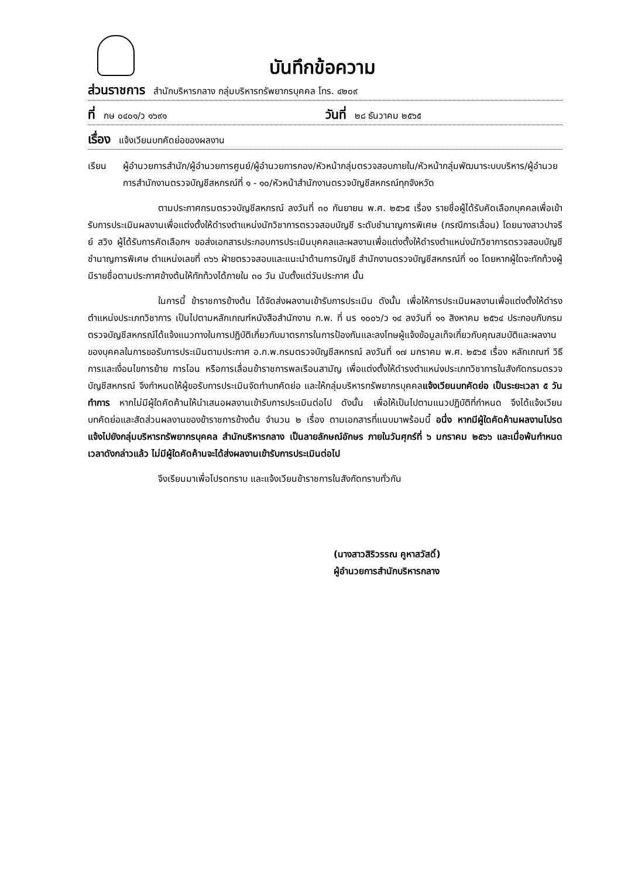บันทึกข้อความ
ส่วนราชการ สำนักบริหารกลาง กลุ่มบริหารทรัพยากรบุคคล โทร. ๔๒๐๙
ที่ กษ ๐๔๐๑/ว ๑๖๙๑
วันที่ ๒๘ ธันวาคม ๒๕๖๕
เรื่อง แจ้งเวียนบทคัดย่อของผลงาน
เรียน ผู้อำนวยการสำนัก/ผู้อำนวยการศูนย์/ผู้อำนวยการกอง/หัวหน้ากลุ่มตรวจสอบภายใน/หัวหน้ากลุ่มพัฒนาระบบบริหาร/ผู้อำนวยการสำนักงานตรวจบัญชีสหกรณ์ที่ ๑ - ๑๐/หัวหน้าสำนักงานตรวจบัญชีสหกรณ์ทุกจังหวัด
ตามประกาศกรมตรวจบัญชีสหกรณ์ ลงวันที่ ๓๐ กันยายน พ.ศ. ๒๕๖๕ เรื่อง รายชื่อผู้ได้รับคัดเลือกบุคคลเพื่อเข้ารับการประเมินผลงานเพื่อแต่งตั้งให้ดำรงตำแหน่งนักวิชาการตรวจสอบบัญชี ระดับชำนาญการพิเศษ (กรณีการเลื่อน) โดยนางสาวปาจรีย์ สวิง ผู้ได้รับการคัดเลือกฯ ขอส่งเอกสารประกอบการประเมินบุคคลและผลงานเพื่อแต่งตั้งให้ดำรงตำแหน่งนักวิชาการตรวจสอบบัญชีชำนาญการพิเศษ ตำแหน่งเลขที่ ๓๖๖ ฝ่ายตรวจสอบและแนะนำด้านการบัญชี สำนักงานตรวจบัญชีสหกรณ์ที่ ๑๐ โดยหากผู้ใดจะทักท้วงผู้มีรายชื่อตามประกาศข้างต้นให้ทักท้วงได้ภายใน ๓๐ วัน นับตั้งแต่วันประกาศ นั้น
ในการนี้ ข้าราชการข้างต้น ได้จัดส่งผลงานเข้ารับการประเมิน ดังนั้น เพื่อให้การประเมินผลงานเพื่อแต่งตั้งให้ดำรงตำแหน่งประเภทวิชาการ เป็นไปตามหลักเกณฑ์หนังสือสำนักงาน ก.พ. ที่ นร ๑๐๐๖/ว ๑๔ ลงวันที่ ๑๑ สิงหาคม ๒๕๖๔ ประกอบกับกรมตรวจบัญชีสหกรณ์ได้แจ้งแนวทางในการปฏิบัติเกี่ยวกับมาตรการในการป้องกันและลงโทษผู้แจ้งข้อมูลเท็จเกี่ยวกับคุณสมบัติและผลงานของบุคคลในการขอรับการประเมินตามประกาศ อ.ก.พ.กรมตรวจบัญชีสหกรณ์ ลงวันที่ ๑๗ มกราคม พ.ศ. ๒๕๖๕ เรื่อง หลักเกณฑ์ วิธีการและเงื่อนไขการย้าย การโอน หรือการเลื่อนข้าราชการพลเรือนสามัญ เพื่อแต่งตั้งให้ดำรงตำแหน่งประเภทวิชาการในสังกัดกรมตรวจบัญชีสหกรณ์ จึงกำหนดให้ผู้ขอรับการประเมินจัดทำบทคัดย่อ และให้กลุ่มบริหารทรัพยากรบุคคลแจ้งเวียนบทคัดย่อ เป็นระยะเวลา ๕ วันทำการ หากไม่มีผู้ใดคัดค้านให้นำเสนอผลงานเข้ารับการประเมินต่อไป ดังนั้น เพื่อให้เป็นไปตามแนวปฏิบัติที่กำหนด จึงได้แจ้งเวียนบทคัดย่อและสัดส่วนผลงานของข้าราชการข้างต้น จำนวน ๒ เรื่อง ตามเอกสารที่แนบมาพร้อมนี้ อนึ่ง หากมีผู้ใดคัดค้านผลงานโปรดแจ้งไปยังกลุ่มบริหารทรัพยากรบุคคล สำนักบริหารกลาง เป็นลายลักษณ์อักษร ภายในวันศุกร์ที่ ๖ มกราคม ๒๕๖๖ และเมื่อพ้นกำหนดเวลาดังกล่าวแล้ว ไม่มีผู้ใดคัดค้านจะได้ส่งผลงานเข้ารับการประเมินต่อไป
จึงเรียนมาเพื่อโปรดทราบ และแจ้งเวียนข้าราชการในสังกัดทราบทั่วกัน
(นางสาวสิริวรรณ คูหาสวัสดิ์)
ผู้อำนวยการสำนักบริหารกลาง